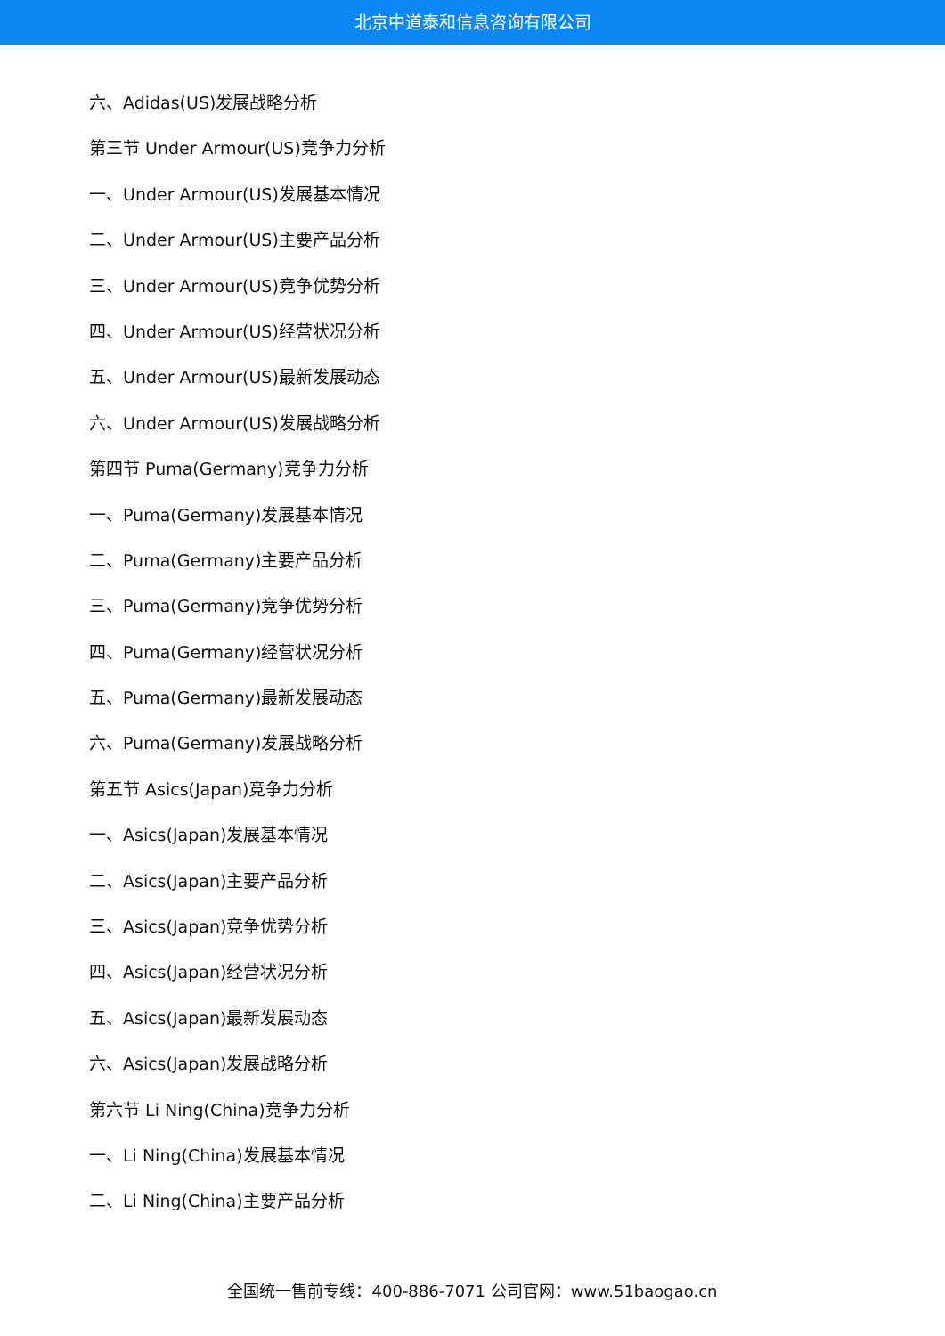北京中道泰和信息咨询有限公司
六、Adidas(US)发展战略分析
第三节 Under Armour(US)竞争力分析
一、Under Armour(US)发展基本情况
二、Under Armour(US)主要产品分析
三、Under Armour(US)竞争优势分析
四、Under Armour(US)经营状况分析
五、Under Armour(US)最新发展动态
六、Under Armour(US)发展战略分析
第四节 Puma(Germany)竞争力分析
一、Puma(Germany)发展基本情况
二、Puma(Germany)主要产品分析
三、Puma(Germany)竞争优势分析
四、Puma(Germany)经营状况分析
五、Puma(Germany)最新发展动态
六、Puma(Germany)发展战略分析
第五节 Asics(Japan)竞争力分析
一、Asics(Japan)发展基本情况
二、Asics(Japan)主要产品分析
三、Asics(Japan)竞争优势分析
四、Asics(Japan)经营状况分析
五、Asics(Japan)最新发展动态
六、Asics(Japan)发展战略分析
第六节 Li Ning(China)竞争力分析
一、Li Ning(China)发展基本情况
二、Li Ning(China)主要产品分析
全国统一售前专线：400-886-7071 公司官网：www.51baogao.cn